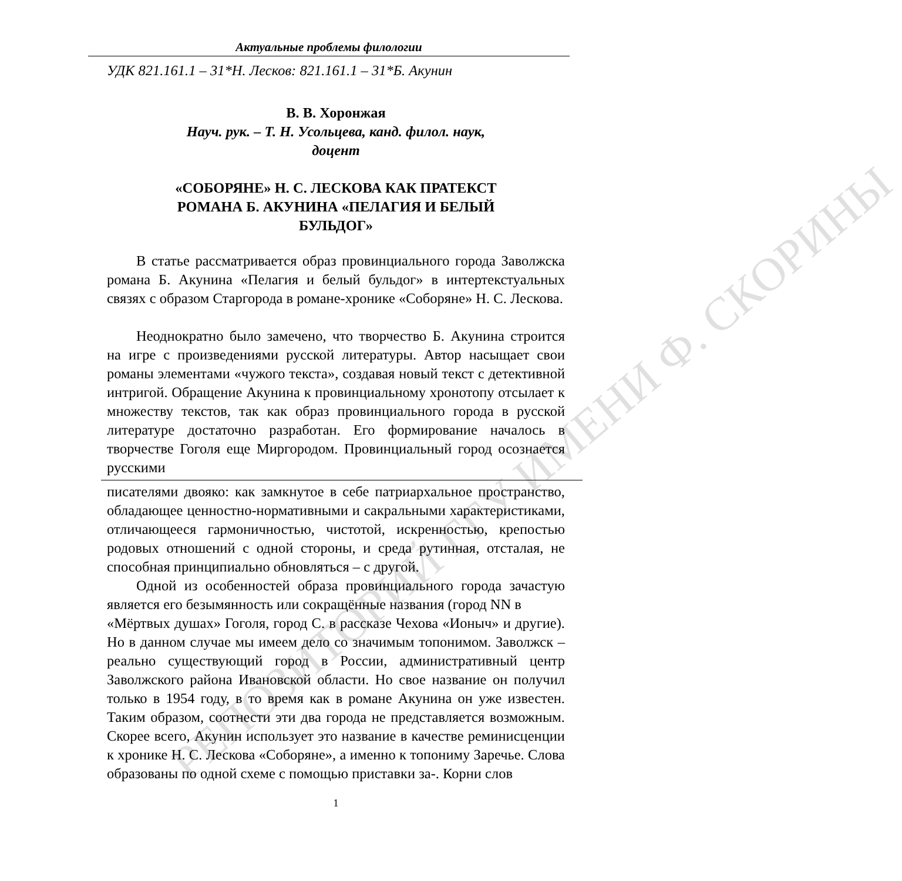РЕПОЗИТОРИЙ ГГУ ИМЕНИ Ф. СКОРИНЫ
Актуальные проблемы филологии
УДК 821.161.1 – 31*Н. Лесков: 821.161.1 – 31*Б. Акунин
В. В. Хоронжая
Науч. рук. – Т. Н. Усольцева, канд. филол. наук,
доцент
«СОБОРЯНЕ» Н. С. ЛЕСКОВА КАК ПРАТЕКСТ
РОМАНА Б. АКУНИНА «ПЕЛАГИЯ И БЕЛЫЙ
БУЛЬДОГ»
В статье рассматривается образ провинциального города Заволжска романа Б. Акунина «Пелагия и белый бульдог» в интертекстуальных связях с образом Старгорода в романе-хронике «Соборяне» Н. С. Лескова.
Неоднократно было замечено, что творчество Б. Акунина строится на игре с произведениями русской литературы. Автор насыщает свои романы элементами «чужого текста», создавая новый текст с детективной интригой. Обращение Акунина к провинциальному хронотопу отсылает к множеству текстов, так как образ провинциального города в русской литературе достаточно разработан. Его формирование началось в творчестве Гоголя еще Миргородом. Провинциальный город осознается русскими
писателями двояко: как замкнутое в себе патриархальное пространство, обладающее ценностно-нормативными и сакральными характеристиками, отличающееся гармоничностью, чистотой, искренностью, крепостью родовых отношений с одной стороны, и среда рутинная, отсталая, не способная принципиально обновляться – с другой.
Одной из особенностей образа провинциального города зачастую является его безымянность или сокращённые названия (город NN в
«Мёртвых душах» Гоголя, город С. в рассказе Чехова «Ионыч» и другие). Но в данном случае мы имеем дело со значимым топонимом. Заволжск – реально существующий город в России, административный центр Заволжского района Ивановской области. Но свое название он получил только в 1954 году, в то время как в романе Акунина он уже известен. Таким образом, соотнести эти два города не представляется возможным. Скорее всего, Акунин использует это название в качестве реминисценции к хронике Н. С. Лескова «Соборяне», а именно к топониму Заречье. Слова образованы по одной схеме с помощью приставки за-. Корни слов
1